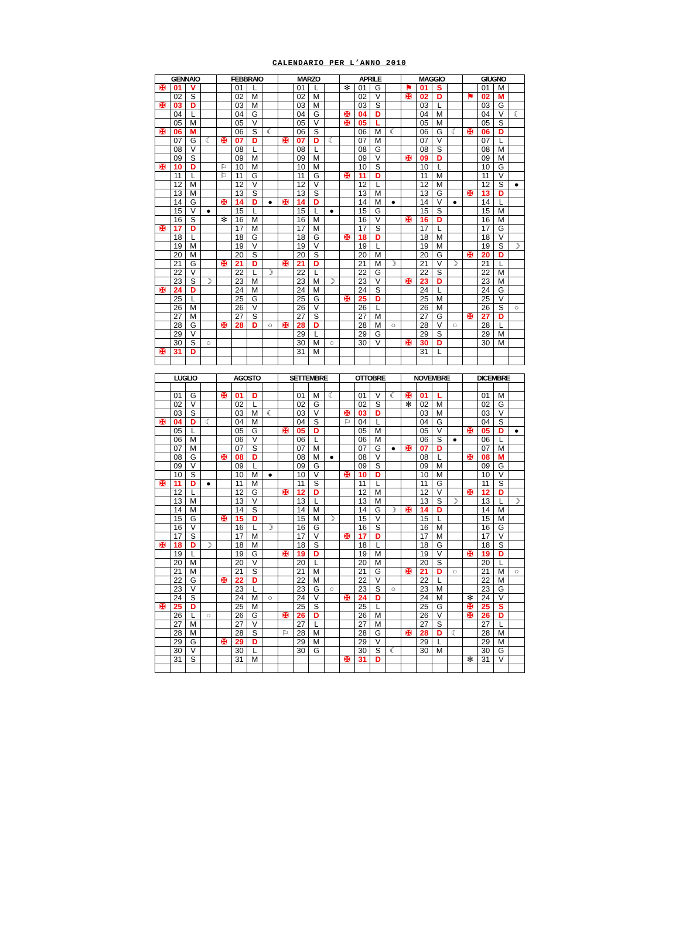CALENDARIO PER L’ANNO 2010
| GENNAIO | | | | FEBBRAIO | | | | MARZO | | | | APRILE | | | | MAGGIO | | | | GIUGNO | | | |
| --- | --- | --- | --- | --- | --- | --- | --- | --- | --- | --- | --- | --- | --- | --- | --- | --- | --- | --- | --- | --- | --- | --- | --- |
| ✠ | 01 | V | | | 01 | L | | | 01 | L | | ✻ | 01 | G | | ⚑ | 01 | S | | | 01 | M | |
| | 02 | S | | | 02 | M | | | 02 | M | | | 02 | V | | ✠ | 02 | D | | ⚑ | 02 | M | |
| ✠ | 03 | D | | | 03 | M | | | 03 | M | | | 03 | S | | | 03 | L | | | 03 | G | |
| | 04 | L | | | 04 | G | | | 04 | G | | ✠ | 04 | D | | | 04 | M | | | 04 | V | ☾ |
| | 05 | M | | | 05 | V | | | 05 | V | | ✠ | 05 | L | | | 05 | M | | | 05 | S | |
| ✠ | 06 | M | | | 06 | S | ☾ | | 06 | S | | | 06 | M | ☾ | | 06 | G | ☾ | ✠ | 06 | D | |
| | 07 | G | ☾ | ✠ | 07 | D | | ✠ | 07 | D | ☾ | | 07 | M | | | 07 | V | | | 07 | L | |
| | 08 | V | | | 08 | L | | | 08 | L | | | 08 | G | | | 08 | S | | | 08 | M | |
| | 09 | S | | | 09 | M | | | 09 | M | | | 09 | V | | ✠ | 09 | D | | | 09 | M | |
| ✠ | 10 | D | | ⚐ | 10 | M | | | 10 | M | | | 10 | S | | | 10 | L | | | 10 | G | |
| | 11 | L | | ⚐ | 11 | G | | | 11 | G | | ✠ | 11 | D | | | 11 | M | | | 11 | V | |
| | 12 | M | | | 12 | V | | | 12 | V | | | 12 | L | | | 12 | M | | | 12 | S | ● |
| | 13 | M | | | 13 | S | | | 13 | S | | | 13 | M | | | 13 | G | | ✠ | 13 | D | |
| | 14 | G | | ✠ | 14 | D | ● | ✠ | 14 | D | | | 14 | M | ● | | 14 | V | ● | | 14 | L | |
| | 15 | V | ● | | 15 | L | | | 15 | L | ● | | 15 | G | | | 15 | S | | | 15 | M | |
| | 16 | S | | ✻ | 16 | M | | | 16 | M | | | 16 | V | | ✠ | 16 | D | | | 16 | M | |
| ✠ | 17 | D | | | 17 | M | | | 17 | M | | | 17 | S | | | 17 | L | | | 17 | G | |
| | 18 | L | | | 18 | G | | | 18 | G | | ✠ | 18 | D | | | 18 | M | | | 18 | V | |
| | 19 | M | | | 19 | V | | | 19 | V | | | 19 | L | | | 19 | M | | | 19 | S | ☽ |
| | 20 | M | | | 20 | S | | | 20 | S | | | 20 | M | | | 20 | G | | ✠ | 20 | D | |
| | 21 | G | | ✠ | 21 | D | | ✠ | 21 | D | | | 21 | M | ☽ | | 21 | V | ☽ | | 21 | L | |
| | 22 | V | | | 22 | L | ☽ | | 22 | L | | | 22 | G | | | 22 | S | | | 22 | M | |
| | 23 | S | ☽ | | 23 | M | | | 23 | M | ☽ | | 23 | V | | ✠ | 23 | D | | | 23 | M | |
| ✠ | 24 | D | | | 24 | M | | | 24 | M | | | 24 | S | | | 24 | L | | | 24 | G | |
| | 25 | L | | | 25 | G | | | 25 | G | | ✠ | 25 | D | | | 25 | M | | | 25 | V | |
| | 26 | M | | | 26 | V | | | 26 | V | | | 26 | L | | | 26 | M | | | 26 | S | ○ |
| | 27 | M | | | 27 | S | | | 27 | S | | | 27 | M | | | 27 | G | | ✠ | 27 | D | |
| | 28 | G | | ✠ | 28 | D | ○ | ✠ | 28 | D | | | 28 | M | ○ | | 28 | V | ○ | | 28 | L | |
| | 29 | V | | | | | | | 29 | L | | | 29 | G | | | 29 | S | | | 29 | M | |
| | 30 | S | ○ | | | | | | 30 | M | ○ | | 30 | V | | ✠ | 30 | D | | | 30 | M | |
| ✠ | 31 | D | | | | | | | 31 | M | | | | | | | 31 | L | | | | | |
| LUGLIO | | | | AGOSTO | | | | SETTEMBRE | | | | OTTOBRE | | | | NOVEMBRE | | | | DICEMBRE | | | |
| --- | --- | --- | --- | --- | --- | --- | --- | --- | --- | --- | --- | --- | --- | --- | --- | --- | --- | --- | --- | --- | --- | --- | --- |
| | 01 | G | | ✠ | 01 | D | | | 01 | M | ☾ | | 01 | V | ☾ | ✠ | 01 | L | | | 01 | M | |
| | 02 | V | | | 02 | L | | | 02 | G | | | 02 | S | | ✻ | 02 | M | | | 02 | G | |
| | 03 | S | | | 03 | M | ☾ | | 03 | V | | ✠ | 03 | D | | | 03 | M | | | 03 | V | |
| ✠ | 04 | D | ☾ | | 04 | M | | | 04 | S | | ⚐ | 04 | L | | | 04 | G | | | 04 | S | |
| | 05 | L | | | 05 | G | | ✠ | 05 | D | | | 05 | M | | | 05 | V | | ✠ | 05 | D | ● |
| | 06 | M | | | 06 | V | | | 06 | L | | | 06 | M | | | 06 | S | ● | | 06 | L | |
| | 07 | M | | | 07 | S | | | 07 | M | | | 07 | G | ● | ✠ | 07 | D | | | 07 | M | |
| | 08 | G | | ✠ | 08 | D | | | 08 | M | ● | | 08 | V | | | 08 | L | | ✠ | 08 | M | |
| | 09 | V | | | 09 | L | | | 09 | G | | | 09 | S | | | 09 | M | | | 09 | G | |
| | 10 | S | | | 10 | M | ● | | 10 | V | | ✠ | 10 | D | | | 10 | M | | | 10 | V | |
| ✠ | 11 | D | ● | | 11 | M | | | 11 | S | | | 11 | L | | | 11 | G | | | 11 | S | |
| | 12 | L | | | 12 | G | | ✠ | 12 | D | | | 12 | M | | | 12 | V | | ✠ | 12 | D | |
| | 13 | M | | | 13 | V | | | 13 | L | | | 13 | M | | | 13 | S | ☽ | | 13 | L | ☽ |
| | 14 | M | | | 14 | S | | | 14 | M | | | 14 | G | ☽ | ✠ | 14 | D | | | 14 | M | |
| | 15 | G | | ✠ | 15 | D | | | 15 | M | ☽ | | 15 | V | | | 15 | L | | | 15 | M | |
| | 16 | V | | | 16 | L | ☽ | | 16 | G | | | 16 | S | | | 16 | M | | | 16 | G | |
| | 17 | S | | | 17 | M | | | 17 | V | | ✠ | 17 | D | | | 17 | M | | | 17 | V | |
| ✠ | 18 | D | ☽ | | 18 | M | | | 18 | S | | | 18 | L | | | 18 | G | | | 18 | S | |
| | 19 | L | | | 19 | G | | ✠ | 19 | D | | | 19 | M | | | 19 | V | | ✠ | 19 | D | |
| | 20 | M | | | 20 | V | | | 20 | L | | | 20 | M | | | 20 | S | | | 20 | L | |
| | 21 | M | | | 21 | S | | | 21 | M | | | 21 | G | | ✠ | 21 | D | ○ | | 21 | M | ○ |
| | 22 | G | | ✠ | 22 | D | | | 22 | M | | | 22 | V | | | 22 | L | | | 22 | M | |
| | 23 | V | | | 23 | L | | | 23 | G | ○ | | 23 | S | ○ | | 23 | M | | | 23 | G | |
| | 24 | S | | | 24 | M | ○ | | 24 | V | | ✠ | 24 | D | | | 24 | M | | ✻ | 24 | V | |
| ✠ | 25 | D | | | 25 | M | | | 25 | S | | | 25 | L | | | 25 | G | | ✠ | 25 | S | |
| | 26 | L | ○ | | 26 | G | | ✠ | 26 | D | | | 26 | M | | | 26 | V | | ✠ | 26 | D | |
| | 27 | M | | | 27 | V | | | 27 | L | | | 27 | M | | | 27 | S | | | 27 | L | |
| | 28 | M | | | 28 | S | | ⚐ | 28 | M | | | 28 | G | | ✠ | 28 | D | ☾ | | 28 | M | |
| | 29 | G | | ✠ | 29 | D | | | 29 | M | | | 29 | V | | | 29 | L | | | 29 | M | |
| | 30 | V | | | 30 | L | | | 30 | G | | | 30 | S | ☾ | | 30 | M | | | 30 | G | |
| | 31 | S | | | 31 | M | | | | | | ✠ | 31 | D | | | | | | ✻ | 31 | V | |